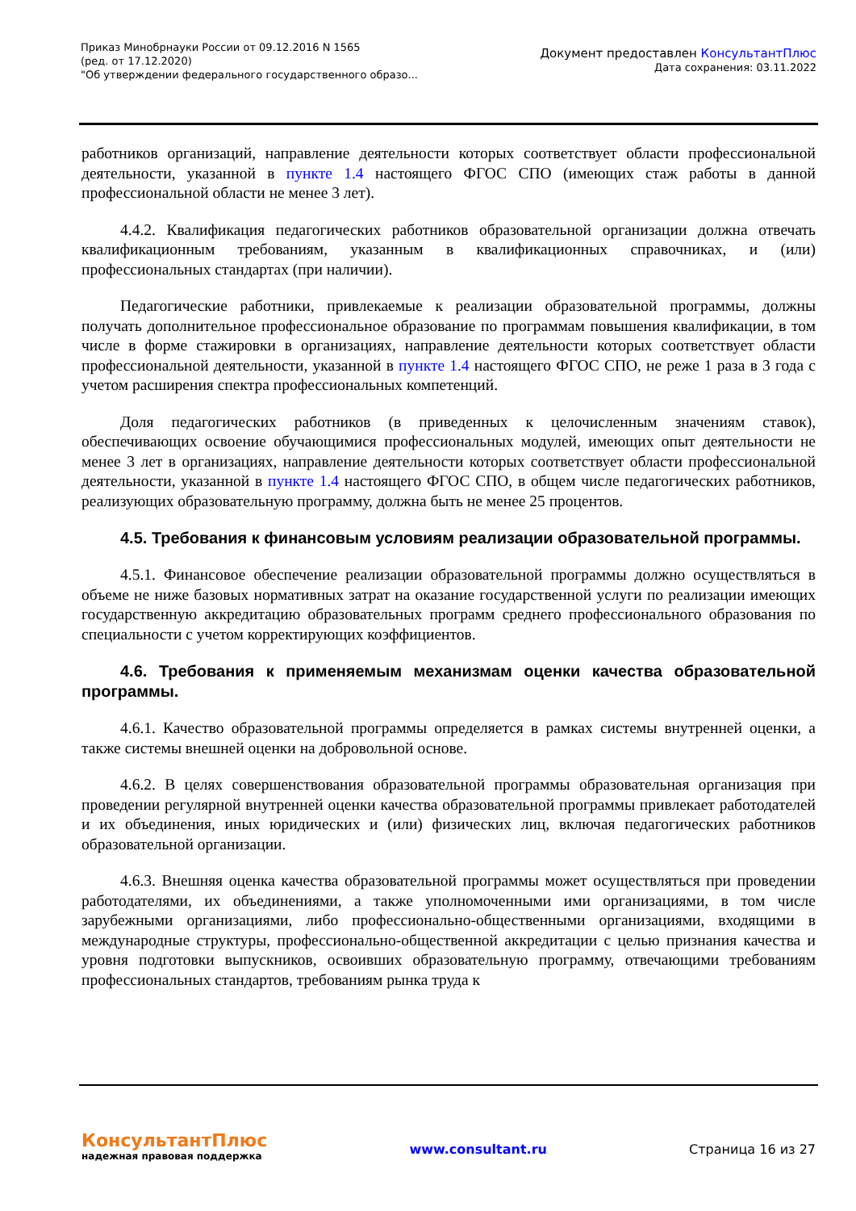Приказ Минобрнауки России от 09.12.2016 N 1565
(ред. от 17.12.2020)
"Об утверждении федерального государственного образо...
Документ предоставлен КонсультантПлюс
Дата сохранения: 03.11.2022
работников организаций, направление деятельности которых соответствует области профессиональной деятельности, указанной в пункте 1.4 настоящего ФГОС СПО (имеющих стаж работы в данной профессиональной области не менее 3 лет).
4.4.2. Квалификация педагогических работников образовательной организации должна отвечать квалификационным требованиям, указанным в квалификационных справочниках, и (или) профессиональных стандартах (при наличии).
Педагогические работники, привлекаемые к реализации образовательной программы, должны получать дополнительное профессиональное образование по программам повышения квалификации, в том числе в форме стажировки в организациях, направление деятельности которых соответствует области профессиональной деятельности, указанной в пункте 1.4 настоящего ФГОС СПО, не реже 1 раза в 3 года с учетом расширения спектра профессиональных компетенций.
Доля педагогических работников (в приведенных к целочисленным значениям ставок), обеспечивающих освоение обучающимися профессиональных модулей, имеющих опыт деятельности не менее 3 лет в организациях, направление деятельности которых соответствует области профессиональной деятельности, указанной в пункте 1.4 настоящего ФГОС СПО, в общем числе педагогических работников, реализующих образовательную программу, должна быть не менее 25 процентов.
4.5. Требования к финансовым условиям реализации образовательной программы.
4.5.1. Финансовое обеспечение реализации образовательной программы должно осуществляться в объеме не ниже базовых нормативных затрат на оказание государственной услуги по реализации имеющих государственную аккредитацию образовательных программ среднего профессионального образования по специальности с учетом корректирующих коэффициентов.
4.6. Требования к применяемым механизмам оценки качества образовательной программы.
4.6.1. Качество образовательной программы определяется в рамках системы внутренней оценки, а также системы внешней оценки на добровольной основе.
4.6.2. В целях совершенствования образовательной программы образовательная организация при проведении регулярной внутренней оценки качества образовательной программы привлекает работодателей и их объединения, иных юридических и (или) физических лиц, включая педагогических работников образовательной организации.
4.6.3. Внешняя оценка качества образовательной программы может осуществляться при проведении работодателями, их объединениями, а также уполномоченными ими организациями, в том числе зарубежными организациями, либо профессионально-общественными организациями, входящими в международные структуры, профессионально-общественной аккредитации с целью признания качества и уровня подготовки выпускников, освоивших образовательную программу, отвечающими требованиям профессиональных стандартов, требованиям рынка труда к
КонсультантПлюс
надежная правовая поддержка
www.consultant.ru Страница 16 из 27